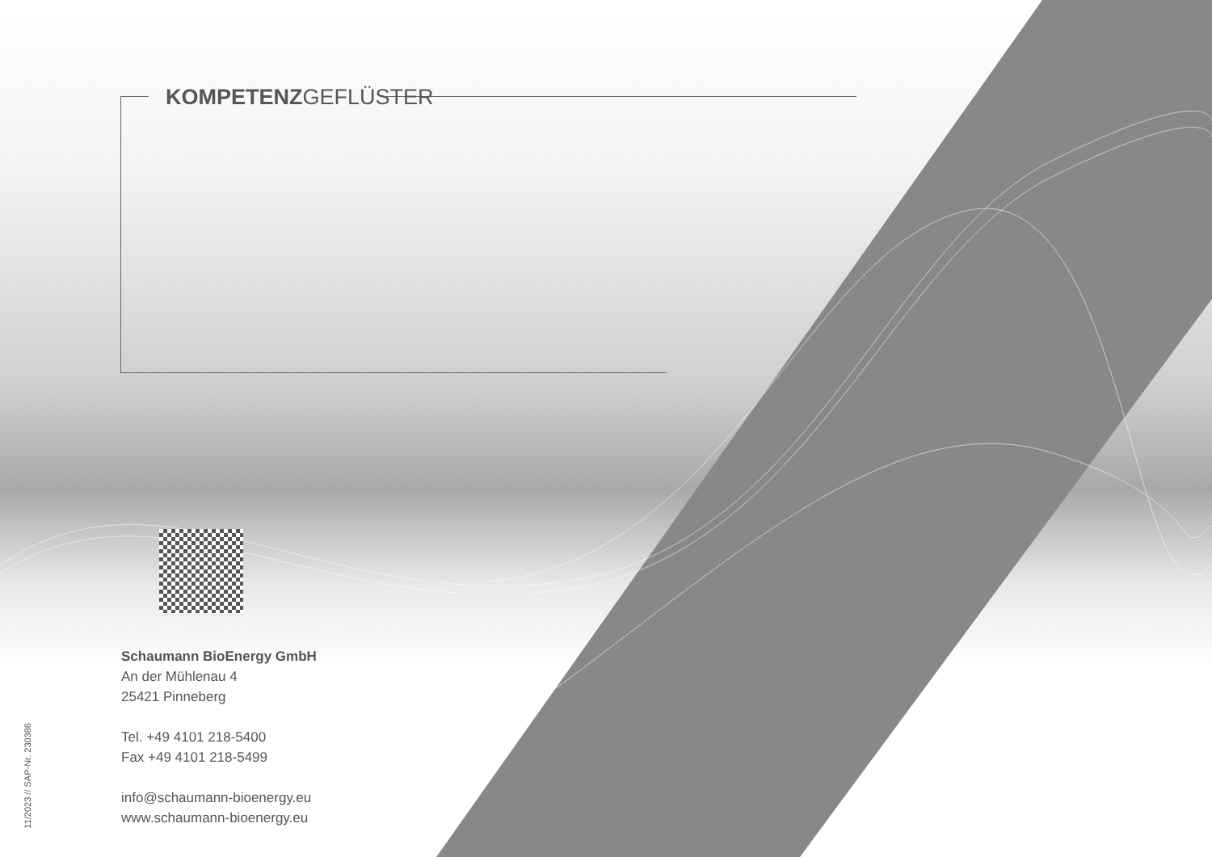KOMPETENZGEFLÜSTER
Schaumann BioEnergy GmbH
An der Mühlenau 4
25421 Pinneberg
Tel. +49 4101 218-5400
Fax +49 4101 218-5499
info@schaumann-bioenergy.eu
www.schaumann-bioenergy.eu
11/2023 // SAP-Nr. 230386